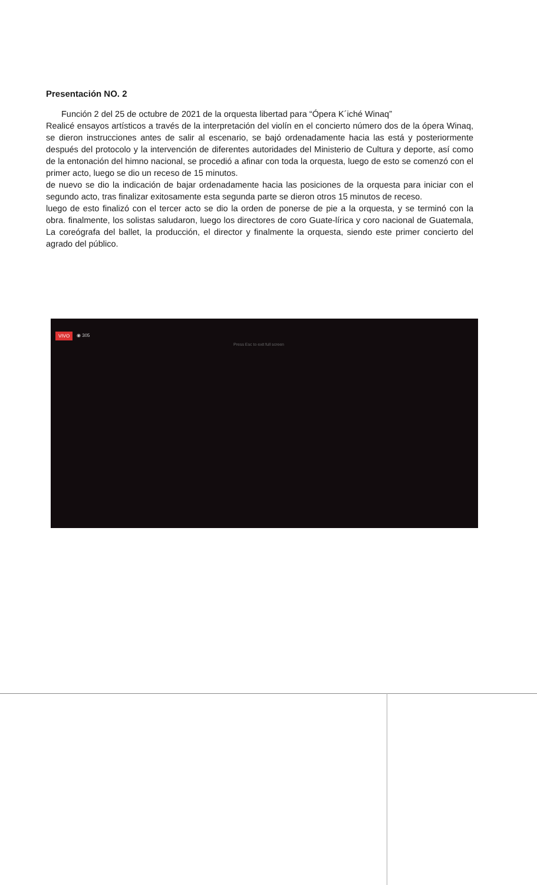Presentación NO. 2
Función 2 del 25 de octubre de 2021 de la orquesta libertad para “Ópera K´iché Winaq”
Realicé ensayos artísticos a través de la interpretación del violín en el concierto número dos de la ópera Winaq, se dieron instrucciones antes de salir al escenario, se bajó ordenadamente hacia las está y posteriormente después del protocolo y la intervención de diferentes autoridades del Ministerio de Cultura y deporte, así como de la entonación del himno nacional, se procedió a afinar con toda la orquesta, luego de esto se comenzó con el primer acto, luego se dio un receso de 15 minutos.
de nuevo se dio la indicación de bajar ordenadamente hacia las posiciones de la orquesta para iniciar con el segundo acto, tras finalizar exitosamente esta segunda parte se dieron otros 15 minutos de receso.
luego de esto finalizó con el tercer acto se dio la orden de ponerse de pie a la orquesta, y se terminó con la obra. finalmente, los solistas saludaron, luego los directores de coro Guate-lírica y coro nacional de Guatemala, La coreógrafa del ballet, la producción, el director y finalmente la orquesta, siendo este primer concierto del agrado del público.
VIVO ◉ 305
Press Esc to exit full screen